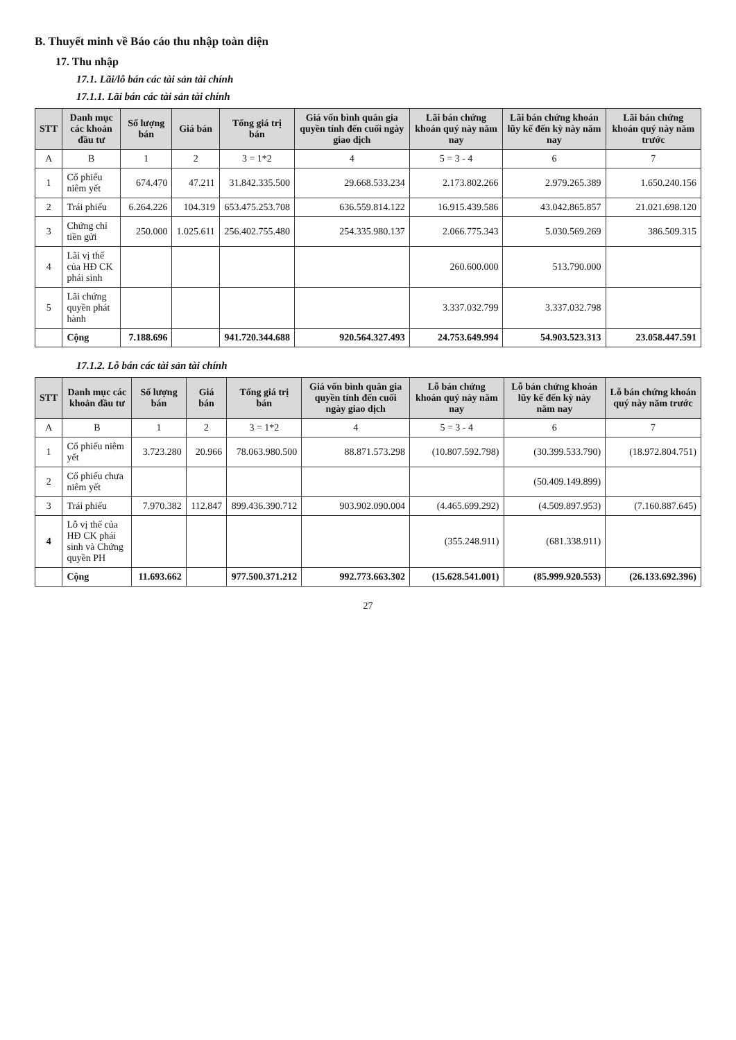B. Thuyết minh về Báo cáo thu nhập toàn diện
17. Thu nhập
17.1. Lãi/lỗ bán các tài sản tài chính
17.1.1. Lãi bán các tài sản tài chính
| STT | Danh mục các khoản đầu tư | Số lượng bán | Giá bán | Tổng giá trị bán | Giá vốn bình quân gia quyền tính đến cuối ngày giao dịch | Lãi bán chứng khoán quý này năm nay | Lãi bán chứng khoán lũy kế đến kỳ này năm nay | Lãi bán chứng khoán quý này năm trước |
| --- | --- | --- | --- | --- | --- | --- | --- | --- |
| A | B | 1 | 2 | 3 = 1*2 | 4 | 5 = 3 - 4 | 6 | 7 |
| 1 | Cổ phiếu niêm yết | 674.470 | 47.211 | 31.842.335.500 | 29.668.533.234 | 2.173.802.266 | 2.979.265.389 | 1.650.240.156 |
| 2 | Trái phiếu | 6.264.226 | 104.319 | 653.475.253.708 | 636.559.814.122 | 16.915.439.586 | 43.042.865.857 | 21.021.698.120 |
| 3 | Chứng chỉ tiền gửi | 250.000 | 1.025.611 | 256.402.755.480 | 254.335.980.137 | 2.066.775.343 | 5.030.569.269 | 386.509.315 |
| 4 | Lãi vị thế của HĐ CK phái sinh | | | | | 260.600.000 | 513.790.000 | |
| 5 | Lãi chứng quyền phát hành | | | | | 3.337.032.799 | 3.337.032.798 | |
| | Cộng | 7.188.696 | | 941.720.344.688 | 920.564.327.493 | 24.753.649.994 | 54.903.523.313 | 23.058.447.591 |
17.1.2. Lỗ bán các tài sản tài chính
| STT | Danh mục các khoản đầu tư | Số lượng bán | Giá bán | Tổng giá trị bán | Giá vốn bình quân gia quyền tính đến cuối ngày giao dịch | Lỗ bán chứng khoán quý này năm nay | Lỗ bán chứng khoán lũy kế đến kỳ này năm nay | Lỗ bán chứng khoán quý này năm trước |
| --- | --- | --- | --- | --- | --- | --- | --- | --- |
| A | B | 1 | 2 | 3 = 1*2 | 4 | 5 = 3 - 4 | 6 | 7 |
| 1 | Cổ phiếu niêm yết | 3.723.280 | 20.966 | 78.063.980.500 | 88.871.573.298 | (10.807.592.798) | (30.399.533.790) | (18.972.804.751) |
| 2 | Cổ phiếu chưa niêm yết | | | | | | (50.409.149.899) | |
| 3 | Trái phiếu | 7.970.382 | 112.847 | 899.436.390.712 | 903.902.090.004 | (4.465.699.292) | (4.509.897.953) | (7.160.887.645) |
| 4 | Lỗ vị thế của HĐ CK phái sinh và Chứng quyền PH | | | | | (355.248.911) | (681.338.911) | |
| | Cộng | 11.693.662 | | 977.500.371.212 | 992.773.663.302 | (15.628.541.001) | (85.999.920.553) | (26.133.692.396) |
27